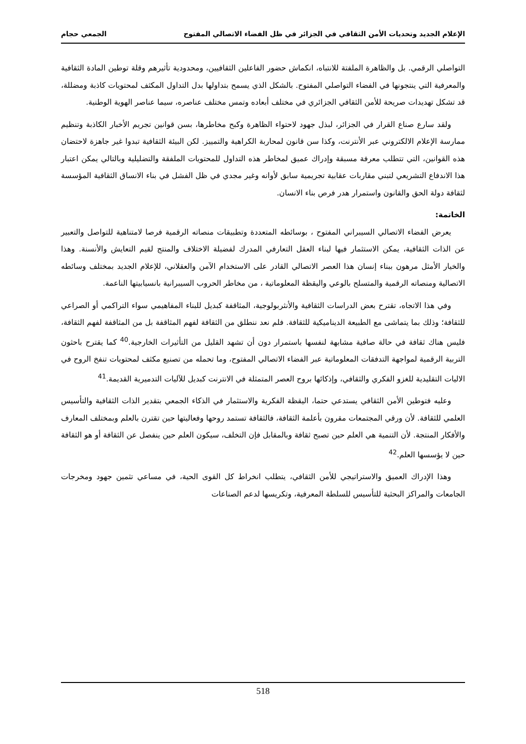الإعلام الجديد وتحديات الأمن الثقافي في الجزائر في ظل الفضاء الاتصالي المفتوح الجمعي حجام
التواصلي الرقمي. بل والظاهرة الملفتة للانتباه، انكماش حضور الفاعلين الثقافيين، ومحدودية تأثيرهم وقلة توطين المادة الثقافية والمعرفية التي ينتجونها في الفضاء التواصلي المفتوح. بالشكل الذي يسمح بتداولها بدل التداول المكثف لمحتويات كاذبة ومضللة، قد تشكل تهديدات صريحة للأمن الثقافي الجزائري في مختلف أبعاده وتمس مختلف عناصره، سيما عناصر الهوية الوطنية.
ولقد سارع صناع القرار في الجزائر، لبذل جهود لاحتواء الظاهرة وكبح مخاطرها، بسن قوانين تجريم الأخبار الكاذبة وتنظيم ممارسة الإعلام الالكتروني عبر الأنترنت، وكذا سن قانون لمحاربة الكراهية والتمييز. لكن البيئة الثقافية تبدوا غير جاهزة لاحتضان هذه القوانين، التي تتطلب معرفة مسبقة وإدراك عميق لمخاطر هذه التداول للمحتويات الملفقة والتضليلية وبالتالي يمكن اعتبار هذا الاندفاع التشريعي لتبني مقاربات عقابية تجريمية سابق لأوانه وغير مجدي في ظل الفشل في بناء الانساق الثقافية المؤسسة لثقافة دولة الحق والقانون واستمرار هدر فرص بناء الانسان.
الخاتمة:
يعرض الفضاء الاتصالي السيبراني المفتوح ، بوسائطه المتعددة وتطبيقات منصاته الرقمية فرصا لامتناهية للتواصل والتعبير عن الذات الثقافية، يمكن الاستثمار فيها لبناء العقل التعارفي المدرك لفضيلة الاختلاف والمنتج لقيم التعايش والأنسنة. وهذا والخيار الأمثل مرهون ببناء إنسان هذا العصر الاتصالي القادر على الاستخدام الآمن والعقلاني، للإعلام الجديد بمختلف وسائطه الاتصالية ومنصاته الرقمية والمتسلح بالوعي واليقظة المعلوماتية ، من مخاطر الحروب السيبرانية بانسيابيتها الناعمة.
وفي هذا الاتجاه، تقترح بعض الدراسات الثقافية والأنثربولوجية، المثاقفة كبديل للبناء المفاهيمي سواء التراكمي أو الصراعي للثقافة؛ وذلك بما يتماشى مع الطبيعة الديناميكية للثقافة. فلم نعد ننطلق من الثقافة لفهم المثاقفة بل من المثاقفة لفهم الثقافة، فليس هناك ثقافة في حالة صافية مشابهة لنفسها باستمرار دون أن تشهد القليل من التأثيرات الخارجية.<sup>40</sup> كما يقترح باحثون التربية الرقمية لمواجهة التدفقات المعلوماتية عبر الفضاء الاتصالي المفتوح، وما تحمله من تصنيع مكثف لمحتويات تنفخ الروح في الاليات التقليدية للغزو الفكري والثقافي، وإذكائها بروح العصر المتمثلة في الانترنت كبديل للآليات التدميرية القديمة.<sup>41</sup>
وعليه فتوطين الأمن الثقافي يستدعي حتما، اليقظة الفكرية والاستثمار في الذكاء الجمعي بتقدير الذات الثقافية والتأسيس العلمي للثقافة. لأن ورقي المجتمعات مقرون بأعلمة الثقافة، فالثقافة تستمد روحها وفعاليتها حين تقترن بالعلم وبمختلف المعارف والأفكار المنتجة. لأن التنمية هي العلم حين تصبح ثقافة وبالمقابل فإن التخلف، سيكون العلم حين ينفصل عن الثقافة أو هو الثقافة حين لا يؤسسها العلم.<sup>42</sup>
وهذا الإدراك العميق والاستراتيجي للأمن الثقافي، يتطلب انخراط كل القوى الحية، في مساعي تثمين جهود ومخرجات الجامعات والمراكز البحثية للتأسيس للسلطة المعرفية، وتكريسها لدعم الصناعات
518